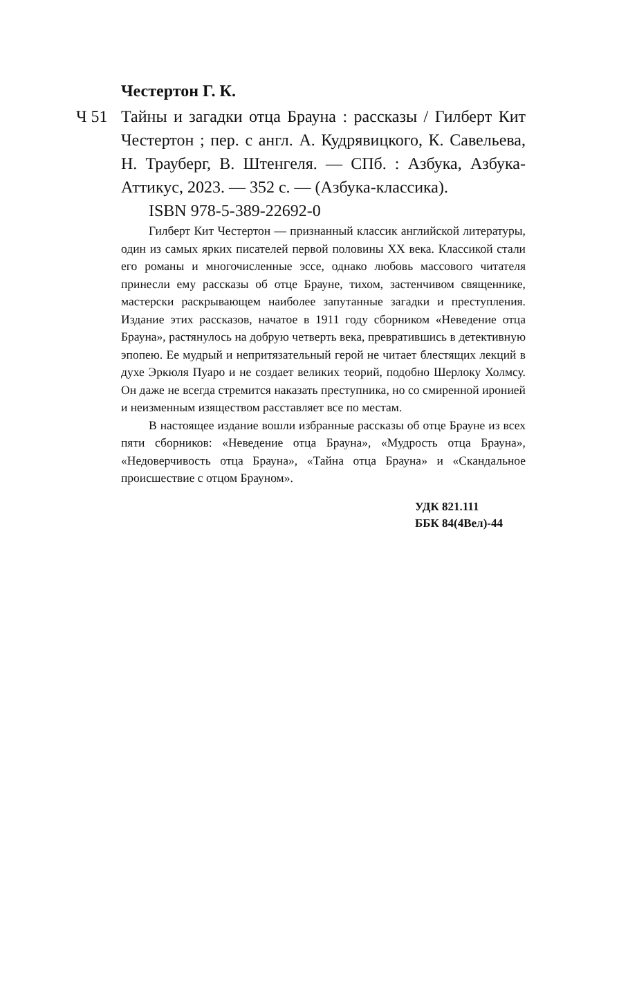Честертон Г. К.
Ч 51 Тайны и загадки отца Брауна : рассказы / Гилберт Кит Честертон ; пер. с англ. А. Кудрявицкого, К. Савельева, Н. Трауберг, В. Штенгеля. — СПб. : Азбука, Азбука-Аттикус, 2023. — 352 с. — (Азбука-классика).
ISBN 978-5-389-22692-0
Гилберт Кит Честертон — признанный классик английской литературы, один из самых ярких писателей первой половины XX века. Классикой стали его романы и многочисленные эссе, однако любовь массового читателя принесли ему рассказы об отце Брауне, тихом, застенчивом священнике, мастерски раскрывающем наиболее запутанные загадки и преступления. Издание этих рассказов, начатое в 1911 году сборником «Неведение отца Брауна», растянулось на добрую четверть века, превратившись в детективную эпопею. Ее мудрый и непритязательный герой не читает блестящих лекций в духе Эркюля Пуаро и не создает великих теорий, подобно Шерлоку Холмсу. Он даже не всегда стремится наказать преступника, но со смиренной иронией и неизменным изяществом расставляет все по местам.
В настоящее издание вошли избранные рассказы об отце Брауне из всех пяти сборников: «Неведение отца Брауна», «Мудрость отца Брауна», «Недоверчивость отца Брауна», «Тайна отца Брауна» и «Скандальное происшествие с отцом Брауном».
УДК 821.111
ББК 84(4Вел)-44